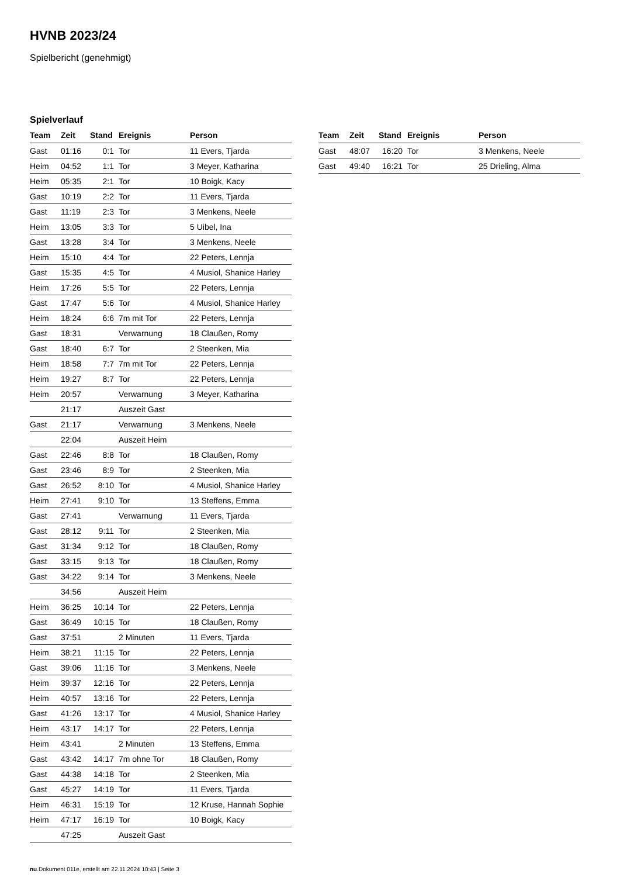HVNB 2023/24
Spielbericht (genehmigt)
Spielverlauf
| Team | Zeit | Stand | Ereignis | Person |
| --- | --- | --- | --- | --- |
| Gast | 01:16 | 0:1 | Tor | 11 Evers, Tjarda |
| Heim | 04:52 | 1:1 | Tor | 3 Meyer, Katharina |
| Heim | 05:35 | 2:1 | Tor | 10 Boigk, Kacy |
| Gast | 10:19 | 2:2 | Tor | 11 Evers, Tjarda |
| Gast | 11:19 | 2:3 | Tor | 3 Menkens, Neele |
| Heim | 13:05 | 3:3 | Tor | 5 Uibel, Ina |
| Gast | 13:28 | 3:4 | Tor | 3 Menkens, Neele |
| Heim | 15:10 | 4:4 | Tor | 22 Peters, Lennja |
| Gast | 15:35 | 4:5 | Tor | 4 Musiol, Shanice Harley |
| Heim | 17:26 | 5:5 | Tor | 22 Peters, Lennja |
| Gast | 17:47 | 5:6 | Tor | 4 Musiol, Shanice Harley |
| Heim | 18:24 | 6:6 | 7m mit Tor | 22 Peters, Lennja |
| Gast | 18:31 | | Verwarnung | 18 Claußen, Romy |
| Gast | 18:40 | 6:7 | Tor | 2 Steenken, Mia |
| Heim | 18:58 | 7:7 | 7m mit Tor | 22 Peters, Lennja |
| Heim | 19:27 | 8:7 | Tor | 22 Peters, Lennja |
| Heim | 20:57 | | Verwarnung | 3 Meyer, Katharina |
| | 21:17 | | Auszeit Gast | |
| Gast | 21:17 | | Verwarnung | 3 Menkens, Neele |
| | 22:04 | | Auszeit Heim | |
| Gast | 22:46 | 8:8 | Tor | 18 Claußen, Romy |
| Gast | 23:46 | 8:9 | Tor | 2 Steenken, Mia |
| Gast | 26:52 | 8:10 | Tor | 4 Musiol, Shanice Harley |
| Heim | 27:41 | 9:10 | Tor | 13 Steffens, Emma |
| Gast | 27:41 | | Verwarnung | 11 Evers, Tjarda |
| Gast | 28:12 | 9:11 | Tor | 2 Steenken, Mia |
| Gast | 31:34 | 9:12 | Tor | 18 Claußen, Romy |
| Gast | 33:15 | 9:13 | Tor | 18 Claußen, Romy |
| Gast | 34:22 | 9:14 | Tor | 3 Menkens, Neele |
| | 34:56 | | Auszeit Heim | |
| Heim | 36:25 | 10:14 | Tor | 22 Peters, Lennja |
| Gast | 36:49 | 10:15 | Tor | 18 Claußen, Romy |
| Gast | 37:51 | | 2 Minuten | 11 Evers, Tjarda |
| Heim | 38:21 | 11:15 | Tor | 22 Peters, Lennja |
| Gast | 39:06 | 11:16 | Tor | 3 Menkens, Neele |
| Heim | 39:37 | 12:16 | Tor | 22 Peters, Lennja |
| Heim | 40:57 | 13:16 | Tor | 22 Peters, Lennja |
| Gast | 41:26 | 13:17 | Tor | 4 Musiol, Shanice Harley |
| Heim | 43:17 | 14:17 | Tor | 22 Peters, Lennja |
| Heim | 43:41 | | 2 Minuten | 13 Steffens, Emma |
| Gast | 43:42 | 14:17 | 7m ohne Tor | 18 Claußen, Romy |
| Gast | 44:38 | 14:18 | Tor | 2 Steenken, Mia |
| Gast | 45:27 | 14:19 | Tor | 11 Evers, Tjarda |
| Heim | 46:31 | 15:19 | Tor | 12 Kruse, Hannah Sophie |
| Heim | 47:17 | 16:19 | Tor | 10 Boigk, Kacy |
| | 47:25 | | Auszeit Gast | |
| Team | Zeit | Stand | Ereignis | Person |
| --- | --- | --- | --- | --- |
| Gast | 48:07 | 16:20 | Tor | 3 Menkens, Neele |
| Gast | 49:40 | 16:21 | Tor | 25 Drieling, Alma |
nu.Dokument 011e, erstellt am 22.11.2024 10:43 | Seite 3